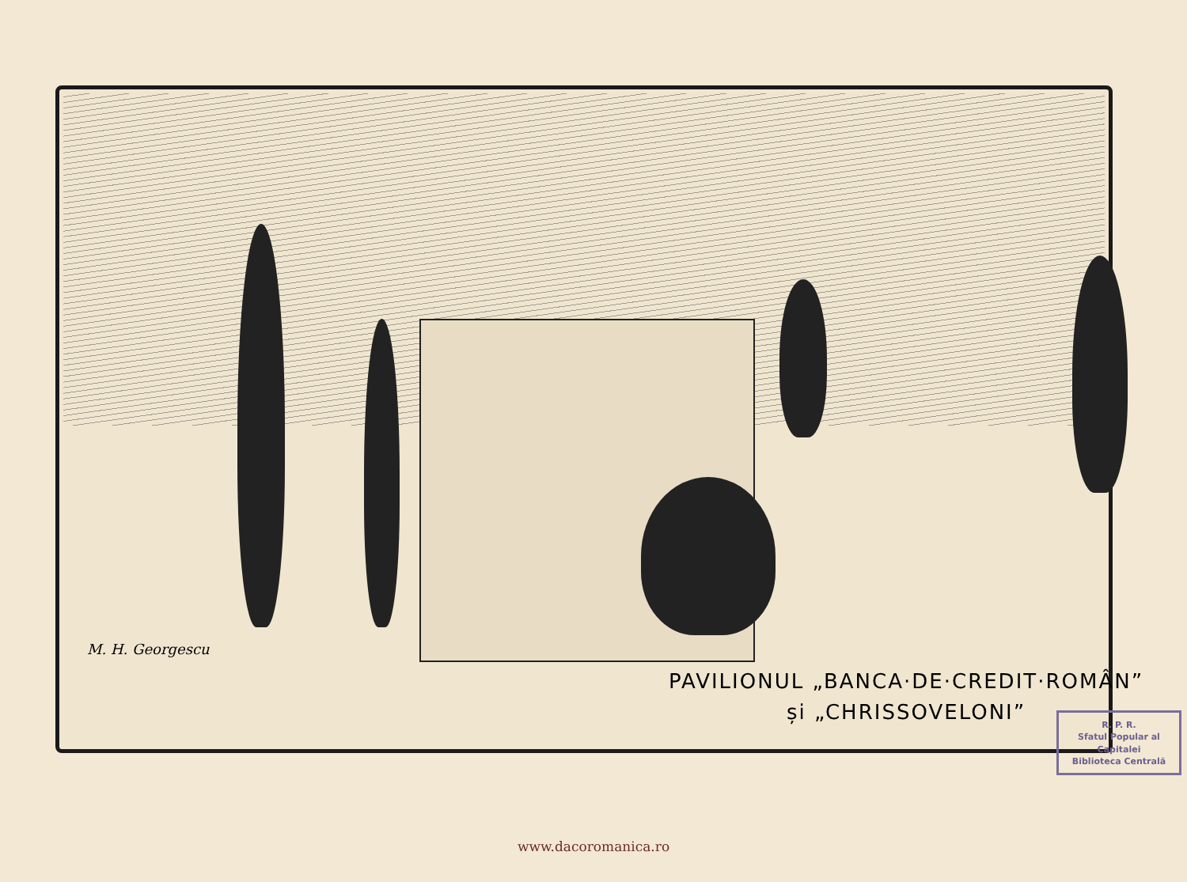M. H. Georgescu
PAVILIONUL „BANCA·DE·CREDIT·ROMÂN”
și „CHRISSOVELONI”
R. P. R.
Sfatul Popular al Capitalei
Biblioteca Centrală
www.dacoromanica.ro